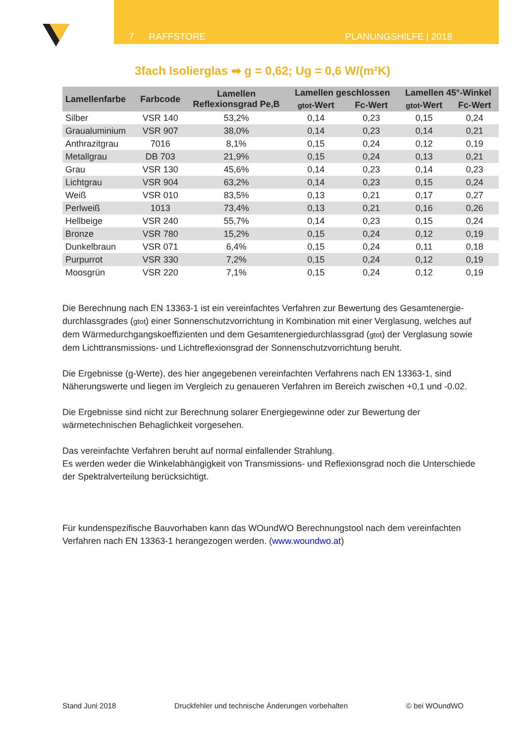7 RAFFSTORE PLANUNGSHILFE | 2018
3fach Isolierglas ➡ g = 0,62; Ug = 0,6 W/(m²K)
| Lamellenfarbe | Farbcode | Lamellen Reflexionsgrad Pe,B | Lamellen geschlossen | | Lamellen 45°-Winkel | |
| --- | --- | --- | --- | --- | --- | --- |
| | | | gtot -Wert | Fc-Wert | gtot -Wert | Fc-Wert |
| Silber | VSR 140 | 53,2% | 0,14 | 0,23 | 0,15 | 0,24 |
| Graualuminium | VSR 907 | 38,0% | 0,14 | 0,23 | 0,14 | 0,21 |
| Anthrazitgrau | 7016 | 8,1% | 0,15 | 0,24 | 0,12 | 0,19 |
| Metallgrau | DB 703 | 21,9% | 0,15 | 0,24 | 0,13 | 0,21 |
| Grau | VSR 130 | 45,6% | 0,14 | 0,23 | 0,14 | 0,23 |
| Lichtgrau | VSR 904 | 63,2% | 0,14 | 0,23 | 0,15 | 0,24 |
| Weiß | VSR 010 | 83,5% | 0,13 | 0,21 | 0,17 | 0,27 |
| Perlweiß | 1013 | 73,4% | 0,13 | 0,21 | 0,16 | 0,26 |
| Hellbeige | VSR 240 | 55,7% | 0,14 | 0,23 | 0,15 | 0,24 |
| Bronze | VSR 780 | 15,2% | 0,15 | 0,24 | 0,12 | 0,19 |
| Dunkelbraun | VSR 071 | 6,4% | 0,15 | 0,24 | 0,11 | 0,18 |
| Purpurrot | VSR 330 | 7,2% | 0,15 | 0,24 | 0,12 | 0,19 |
| Moosgrün | VSR 220 | 7,1% | 0,15 | 0,24 | 0,12 | 0,19 |
Die Berechnung nach EN 13363-1 ist ein vereinfachtes Verfahren zur Bewertung des Gesamtenergie-durchlassgrades (gtot) einer Sonnenschutzvorrichtung in Kombination mit einer Verglasung, welches auf dem Wärmedurchgangskoeffizienten und dem Gesamtenergiedurchlassgrad (gtot) der Verglasung sowie dem Lichttransmissions- und Lichtreflexionsgrad der Sonnenschutzvorrichtung beruht.
Die Ergebnisse (g-Werte), des hier angegebenen vereinfachten Verfahrens nach EN 13363-1, sind Näherungswerte und liegen im Vergleich zu genaueren Verfahren im Bereich zwischen +0,1 und -0.02.
Die Ergebnisse sind nicht zur Berechnung solarer Energiegewinne oder zur Bewertung der wärmetechnischen Behaglichkeit vorgesehen.
Das vereinfachte Verfahren beruht auf normal einfallender Strahlung.
Es werden weder die Winkelabhängigkeit von Transmissions- und Reflexionsgrad noch die Unterschiede der Spektralverteilung berücksichtigt.
Für kundenspezifische Bauvorhaben kann das WOundWO Berechnungstool nach dem vereinfachten Verfahren nach EN 13363-1 herangezogen werden. (www.woundwo.at)
Stand Juni 2018 Druckfehler und technische Änderungen vorbehalten © bei WOundWO